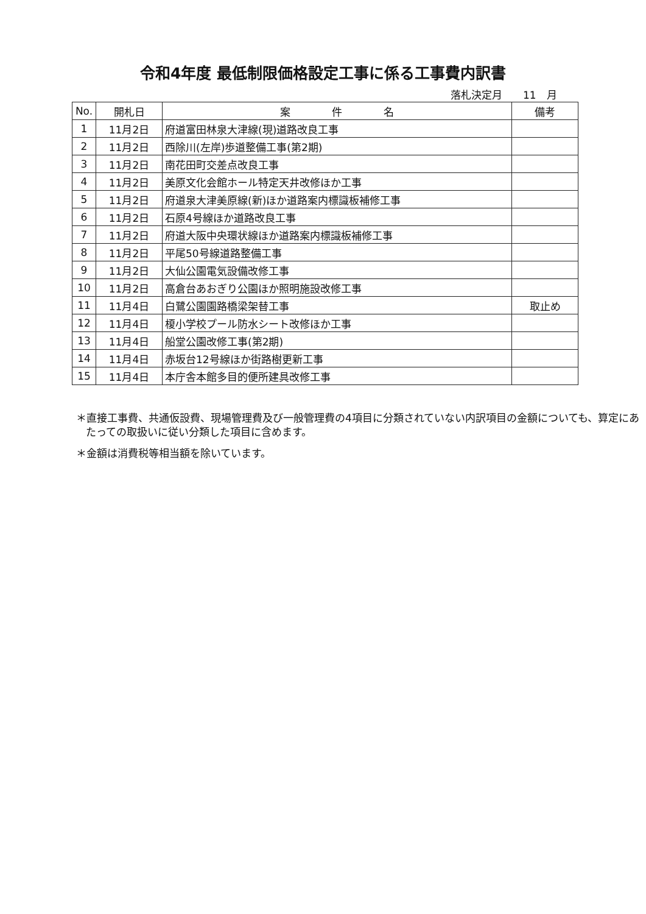令和4年度 最低制限価格設定工事に係る工事費内訳書
落札決定月　　11　月
| No. | 開札日 | 案 件 名 | 備考 |
| --- | --- | --- | --- |
| 1 | 11月2日 | 府道富田林泉大津線(現)道路改良工事 | |
| 2 | 11月2日 | 西除川(左岸)歩道整備工事(第2期) | |
| 3 | 11月2日 | 南花田町交差点改良工事 | |
| 4 | 11月2日 | 美原文化会館ホール特定天井改修ほか工事 | |
| 5 | 11月2日 | 府道泉大津美原線(新)ほか道路案内標識板補修工事 | |
| 6 | 11月2日 | 石原4号線ほか道路改良工事 | |
| 7 | 11月2日 | 府道大阪中央環状線ほか道路案内標識板補修工事 | |
| 8 | 11月2日 | 平尾50号線道路整備工事 | |
| 9 | 11月2日 | 大仙公園電気設備改修工事 | |
| 10 | 11月2日 | 高倉台あおぎり公園ほか照明施設改修工事 | |
| 11 | 11月4日 | 白鷺公園園路橋梁架替工事 | 取止め |
| 12 | 11月4日 | 榎小学校プール防水シート改修ほか工事 | |
| 13 | 11月4日 | 船堂公園改修工事(第2期) | |
| 14 | 11月4日 | 赤坂台12号線ほか街路樹更新工事 | |
| 15 | 11月4日 | 本庁舎本館多目的便所建具改修工事 | |
＊直接工事費、共通仮設費、現場管理費及び一般管理費の4項目に分類されていない内訳項目の金額についても、算定にあたっての取扱いに従い分類した項目に含めます。
＊金額は消費税等相当額を除いています。